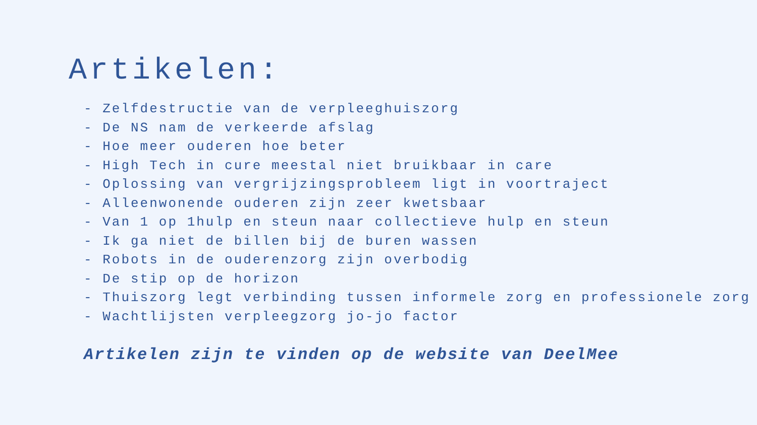Artikelen:
- Zelfdestructie van de verpleeghuiszorg
- De NS nam de verkeerde afslag
- Hoe meer ouderen hoe beter
- High Tech in cure meestal niet bruikbaar in care
- Oplossing van vergrijzingsprobleem ligt in voortraject
- Alleenwonende ouderen zijn zeer kwetsbaar
- Van 1 op 1hulp en steun naar collectieve hulp en steun
- Ik ga niet de billen bij de buren wassen
- Robots in de ouderenzorg zijn overbodig
- De stip op de horizon
- Thuiszorg legt verbinding tussen informele zorg en professionele zorg
- Wachtlijsten verpleegzorg jo-jo factor
Artikelen zijn te vinden op de website van DeelMee